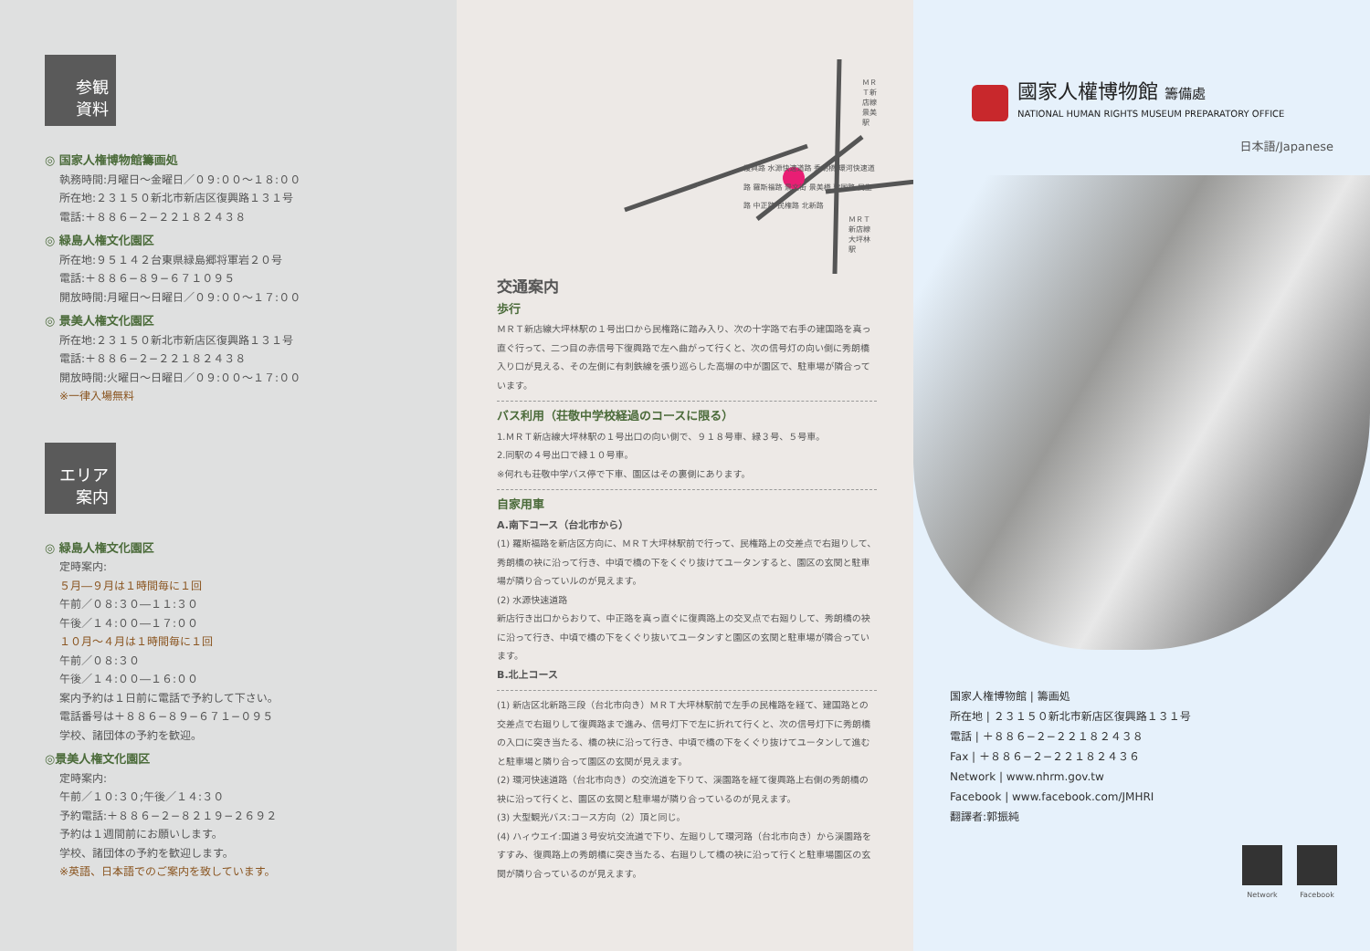参観
資料
◎ 国家人権博物館籌画処
執務時間:月曜日〜金曜日／０９:００〜１８:００
所在地:２３１５０新北市新店区復興路１３１号
電話:＋８８６−２−２２１８２４３８
◎ 緑島人権文化園区
所在地:９５１４２台東県緑島郷将軍岩２０号
電話:＋８８６−８９−６７１０９５
開放時間:月曜日〜日曜日／０９:００〜１７:００
◎ 景美人権文化園区
所在地:２３１５０新北市新店区復興路１３１号
電話:＋８８６−２−２２１８２４３８
開放時間:火曜日〜日曜日／０９:００〜１７:００
※一律入場無料
エリア
案内
◎ 緑島人権文化園区
定時案内:
５月―９月は１時間毎に１回
午前／０８:３０―１１:３０
午後／１４:００―１７:００
１０月〜４月は１時間毎に１回
午前／０８:３０
午後／１４:００―１６:００
案内予約は１日前に電話で予約して下さい。
電話番号は＋８８６−８９−６７１−０９５
学校、諸団体の予約を歓迎。
◎景美人権文化園区
定時案内:
午前／１０:３０;午後／１４:３０
予約電話:＋８８６−２−８２１９−２６９２
予約は１週間前にお願いします。
学校、諸団体の予約を歓迎します。
※英語、日本語でのご案内を致しています。
ＭＲＴ新店線
景美駅
ＭＲＴ新店線
大坪林駅
復興路 水源快速道路 秀朗橋 環河快速道路 羅斯福路 景文街 景美橋 建国路 民生路 中正路 民権路 北新路
交通案内
歩行
ＭＲＴ新店線大坪林駅の１号出口から民権路に踏み入り、次の十字路で右手の建国路を真っ直ぐ行って、二つ目の赤信号下復興路で左へ曲がって行くと、次の信号灯の向い側に秀朗橋入り口が見える、その左側に有刺鉄線を張り巡らした高塀の中が園区で、駐車場が隣合っています。
バス利用（荘敬中学校経過のコースに限る）
1.ＭＲＴ新店線大坪林駅の１号出口の向い側で、９１８号車、緑３号、５号車。
2.同駅の４号出口で緑１０号車。
※何れも荘敬中学バス停で下車、園区はその裏側にあります。
自家用車
A.南下コース（台北市から）
(1) 羅斯福路を新店区方向に、ＭＲＴ大坪林駅前で行って、民権路上の交差点で右廻りして、秀朗橋の袂に沿って行き、中頃で橋の下をくぐり抜けてユータンすると、園区の玄関と駐車場が隣り合っていルのが見えます。
(2) 水源快速道路
新店行き出口からおりて、中正路を真っ直ぐに復興路上の交叉点で右廻りして、秀朗橋の袂に沿って行き、中頃で橋の下をくぐり抜いてユータンすと園区の玄関と駐車場が隣合っています。
B.北上コース
(1) 新店区北新路三段（台北市向き）ＭＲＴ大坪林駅前で左手の民権路を経て、建国路との交差点で右廻りして復興路まで進み、信号灯下で左に折れて行くと、次の信号灯下に秀朗橋の入口に突き当たる、橋の袂に沿って行き、中頃で橋の下をくぐり抜けてユータンして進むと駐車場と隣り合って園区の玄関が見えます。
(2) 環河快速道路（台北市向き）の交流道を下りて、渓園路を経て復興路上右側の秀朗橋の袂に沿って行くと、園区の玄関と駐車場が隣り合っているのが見えます。
(3) 大型観光バス:コース方向（2）頂と同じ。
(4) ハィウエイ:国道３号安坑交流道で下り、左廻りして環河路（台北市向き）から渓園路をすすみ、復興路上の秀朗橋に突き当たる、右廻りして橋の袂に沿って行くと駐車場園区の玄関が隣り合っているのが見えます。
國家人權博物館 籌備處
NATIONAL HUMAN RIGHTS MUSEUM PREPARATORY OFFICE
日本語/Japanese
国家人権博物館 | 籌画処
所在地 | ２３１５０新北市新店区復興路１３１号
電話 | ＋８８６−２−２２１８２４３８
Fax | ＋８８６−２−２２１８２４３６
Network | www.nhrm.gov.tw
Facebook | www.facebook.com/JMHRI
翻譯者:郭振純
Network Facebook